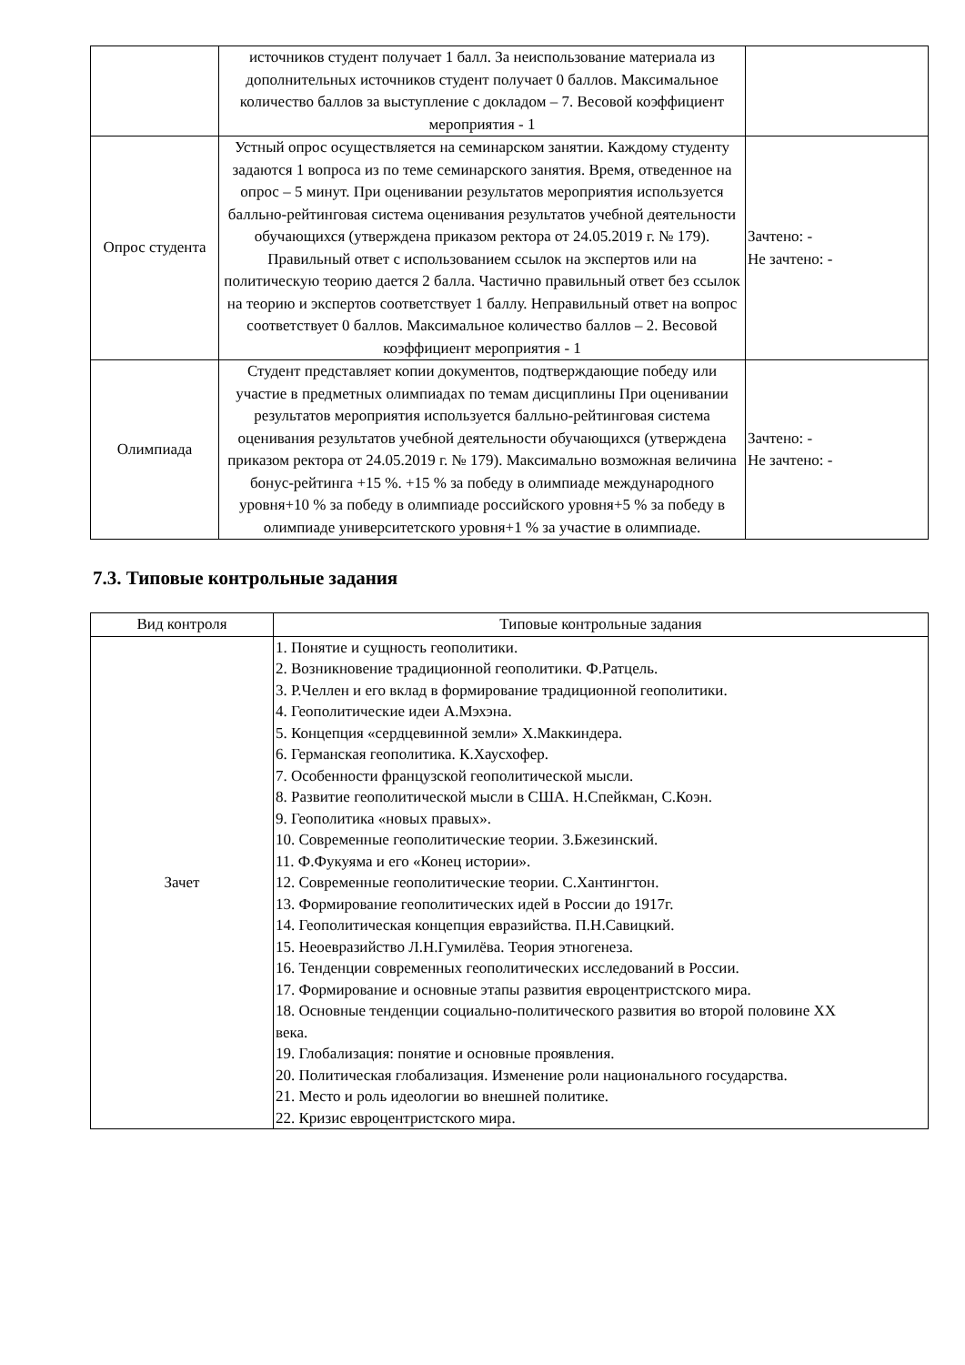| | источников студент получает 1 балл. За неиспользование материала из дополнительных источников студент получает 0 баллов. Максимальное количество баллов за выступление с докладом – 7. Весовой коэффициент мероприятия - 1 | |
| Опрос студента | Устный опрос осуществляется на семинарском занятии. Каждому студенту задаются 1 вопроса из по теме семинарского занятия. Время, отведенное на опрос – 5 минут. При оценивании результатов мероприятия используется балльно-рейтинговая система оценивания результатов учебной деятельности обучающихся (утверждена приказом ректора от 24.05.2019 г. № 179). Правильный ответ с использованием ссылок на экспертов или на политическую теорию дается 2 балла. Частично правильный ответ без ссылок на теорию и экспертов соответствует 1 баллу. Неправильный ответ на вопрос соответствует 0 баллов. Максимальное количество баллов – 2. Весовой коэффициент мероприятия - 1 | Зачтено: - Не зачтено: - |
| Олимпиада | Студент представляет копии документов, подтверждающие победу или участие в предметных олимпиадах по темам дисциплины При оценивании результатов мероприятия используется балльно-рейтинговая система оценивания результатов учебной деятельности обучающихся (утверждена приказом ректора от 24.05.2019 г. № 179). Максимально возможная величина бонус-рейтинга +15 %. +15 % за победу в олимпиаде международного уровня+10 % за победу в олимпиаде российского уровня+5 % за победу в олимпиаде университетского уровня+1 % за участие в олимпиаде. | Зачтено: - Не зачтено: - |
7.3. Типовые контрольные задания
| Вид контроля | Типовые контрольные задания |
| --- | --- |
| Зачет | 1. Понятие и сущность геополитики. 2. Возникновение традиционной геополитики. Ф.Ратцель. 3. Р.Челлен и его вклад в формирование традиционной геополитики. 4. Геополитические идеи А.Мэхэна. 5. Концепция «сердцевинной земли» Х.Маккиндера. 6. Германская геополитика. К.Хаусхофер. 7. Особенности французской геополитической мысли. 8. Развитие геополитической мысли в США. Н.Спейкман, С.Коэн. 9. Геополитика «новых правых». 10. Современные геополитические теории. З.Бжезинский. 11. Ф.Фукуяма и его «Конец истории». 12. Современные геополитические теории. С.Хантингтон. 13. Формирование геополитических идей в России до 1917г. 14. Геополитическая концепция евразийства. П.Н.Савицкий. 15. Неоевразийство Л.Н.Гумилёва. Теория этногенеза. 16. Тенденции современных геополитических исследований в России. 17. Формирование и основные этапы развития евроцентристского мира. 18. Основные тенденции социально-политического развития во второй половине XX века. 19. Глобализация: понятие и основные проявления. 20. Политическая глобализация. Изменение роли национального государства. 21. Место и роль идеологии во внешней политике. 22. Кризис евроцентристского мира. |